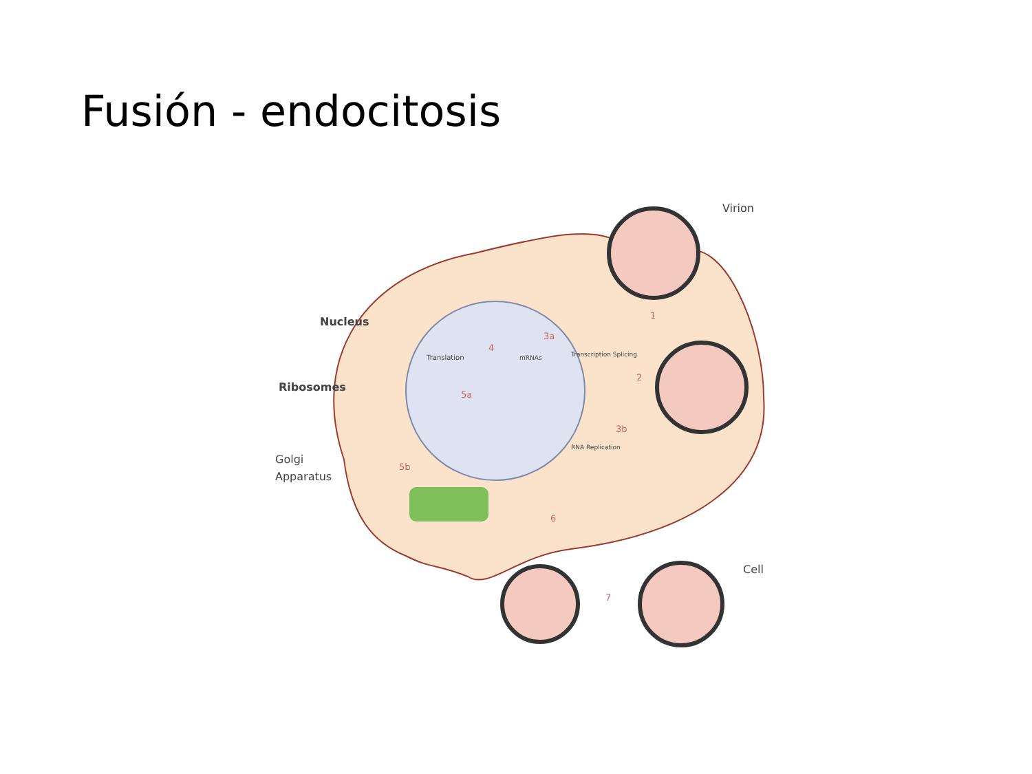Fusión - endocitosis
Virion
Nucleus
Ribosomes
Golgi
Apparatus
Cell
Translation
mRNAs
Transcription Splicing
RNA Replication
1
2
3a
3b
4
5a
5b
6
7